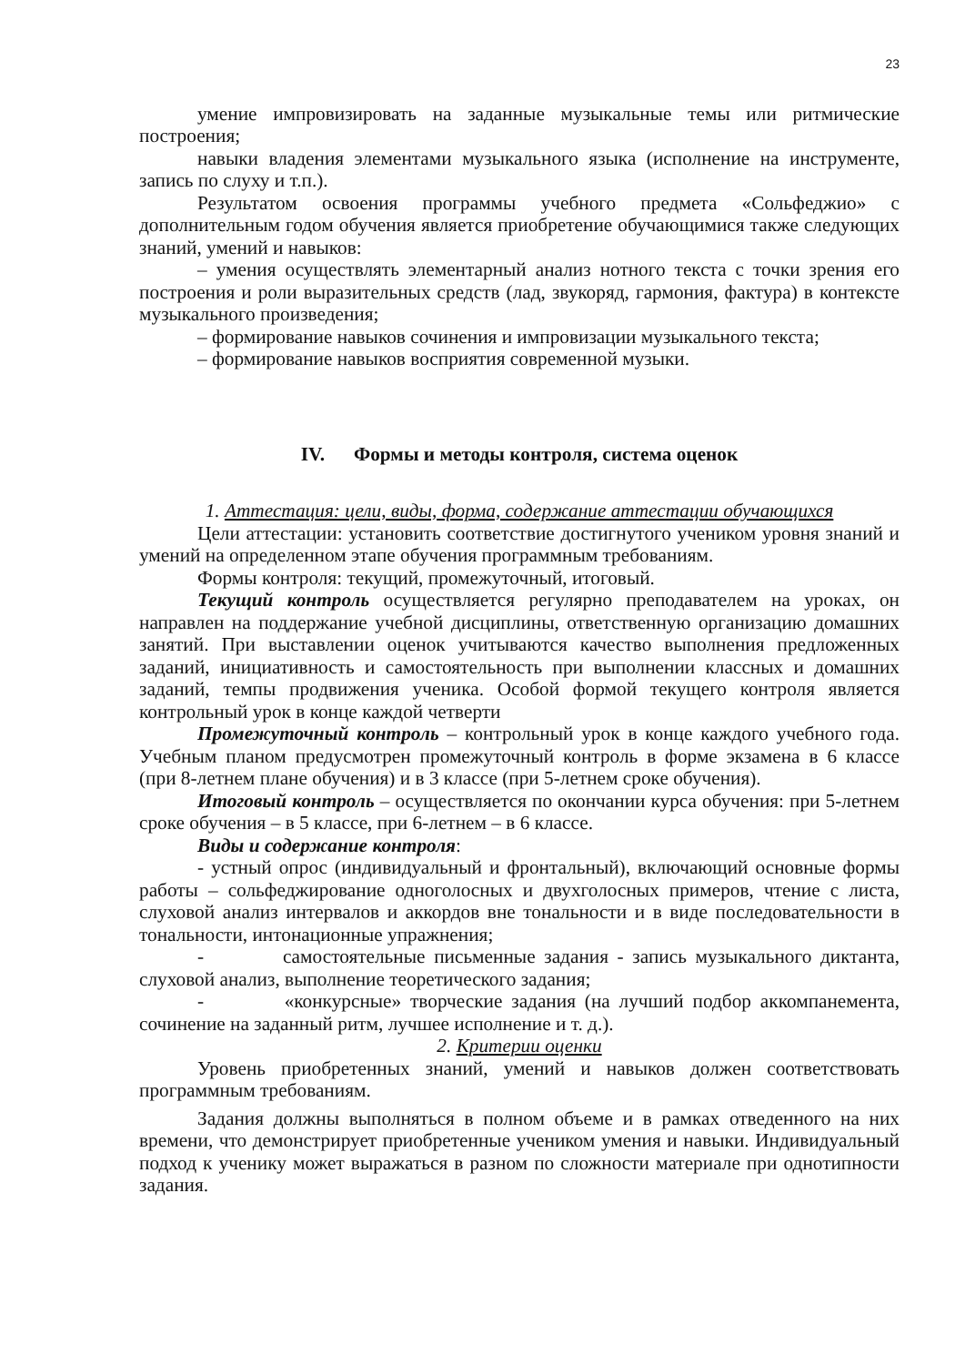23
умение импровизировать на заданные музыкальные темы или ритмические построения;
навыки владения элементами музыкального языка (исполнение на инструменте, запись по слуху и т.п.).
Результатом освоения программы учебного предмета «Сольфеджио» с дополнительным годом обучения является приобретение обучающимися также следующих знаний, умений и навыков:
– умения осуществлять элементарный анализ нотного текста с точки зрения его построения и роли выразительных средств (лад, звукоряд, гармония, фактура) в контексте музыкального произведения;
– формирование навыков сочинения и импровизации музыкального текста;
– формирование навыков восприятия современной музыки.
IV. Формы и методы контроля, система оценок
1. Аттестация: цели, виды, форма, содержание аттестации обучающихся
Цели аттестации: установить соответствие достигнутого учеником уровня знаний и умений на определенном этапе обучения программным требованиям.
Формы контроля: текущий, промежуточный, итоговый.
Текущий контроль осуществляется регулярно преподавателем на уроках, он направлен на поддержание учебной дисциплины, ответственную организацию домашних занятий. При выставлении оценок учитываются качество выполнения предложенных заданий, инициативность и самостоятельность при выполнении классных и домашних заданий, темпы продвижения ученика. Особой формой текущего контроля является контрольный урок в конце каждой четверти
Промежуточный контроль – контрольный урок в конце каждого учебного года. Учебным планом предусмотрен промежуточный контроль в форме экзамена в 6 классе (при 8-летнем плане обучения) и в 3 классе (при 5-летнем сроке обучения).
Итоговый контроль – осуществляется по окончании курса обучения: при 5-летнем сроке обучения – в 5 классе, при 6-летнем – в 6 классе.
Виды и содержание контроля:
- устный опрос (индивидуальный и фронтальный), включающий основные формы работы – сольфеджирование одноголосных и двухголосных примеров, чтение с листа, слуховой анализ интервалов и аккордов вне тональности и в виде последовательности в тональности, интонационные упражнения;
- самостоятельные письменные задания - запись музыкального диктанта, слуховой анализ, выполнение теоретического задания;
- «конкурсные» творческие задания (на лучший подбор аккомпанемента, сочинение на заданный ритм, лучшее исполнение и т. д.).
2. Критерии оценки
Уровень приобретенных знаний, умений и навыков должен соответствовать программным требованиям.
Задания должны выполняться в полном объеме и в рамках отведенного на них времени, что демонстрирует приобретенные учеником умения и навыки. Индивидуальный подход к ученику может выражаться в разном по сложности материале при однотипности задания.